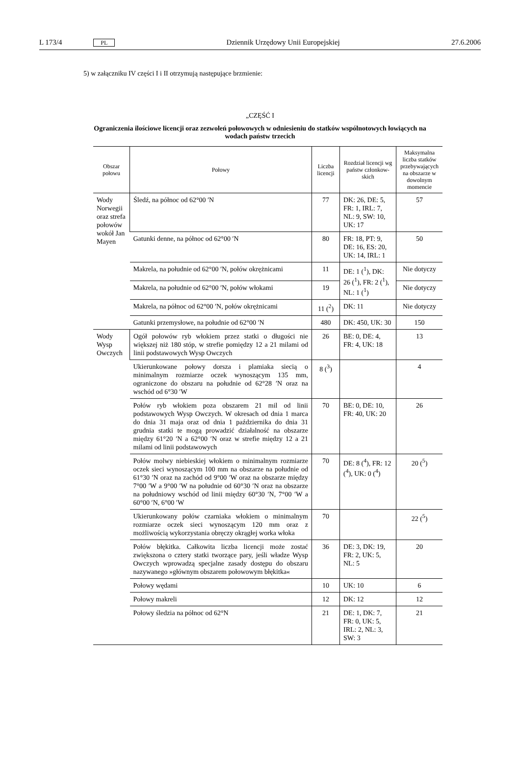L 173/4 PL Dziennik Urzędowy Unii Europejskiej 27.6.2006
5) w załączniku IV części I i II otrzymują następujące brzmienie:
„CZĘŚĆ I
Ograniczenia ilościowe licencji oraz zezwoleń połowowych w odniesieniu do statków wspólnotowych łowiących na wodach państw trzecich
| Obszar połowu | Połowy | Liczba licencji | Rozdział licencji wg państw członkow-skich | Maksymalna liczba statków przebywających na obszarze w dowolnym momencie |
| --- | --- | --- | --- | --- |
| Wody Norwegii oraz strefa połowów wokół Jan Mayen | Śledź, na północ od 62°00 ′N | 77 | DK: 26, DE: 5, FR: 1, IRL: 7, NL: 9, SW: 10, UK: 17 | 57 |
| | Gatunki denne, na północ od 62°00 ′N | 80 | FR: 18, PT: 9, DE: 16, ES: 20, UK: 14, IRL: 1 | 50 |
| | Makrela, na południe od 62°00 ′N, połów okrężnicami | 11 | DE: 1 (<sup>1</sup>), DK: 26 (<sup>1</sup>), FR: 2 (<sup>1</sup>), NL: 1 (<sup>1</sup>) | Nie dotyczy |
| | Makrela, na południe od 62°00 ′N, połów włokami | 19 | | Nie dotyczy |
| | Makrela, na północ od 62°00 ′N, połów okrężnicami | 11 (<sup>2</sup>) | DK: 11 | Nie dotyczy |
| | Gatunki przemysłowe, na południe od 62°00 ′N | 480 | DK: 450, UK: 30 | 150 |
| Wody Wysp Owczych | Ogół połowów ryb włokiem przez statki o długości nie większej niż 180 stóp, w strefie pomiędzy 12 a 21 milami od linii podstawowych Wysp Owczych | 26 | BE: 0, DE: 4, FR: 4, UK: 18 | 13 |
| | Ukierunkowane połowy dorsza i plamiaka siecią o minimalnym rozmiarze oczek wynoszącym 135 mm, ograniczone do obszaru na południe od 62°28 ′N oraz na wschód od 6°30 ′W | 8 (<sup>3</sup>) | | 4 |
| | Połów ryb włokiem poza obszarem 21 mil od linii podstawowych Wysp Owczych. W okresach od dnia 1 marca do dnia 31 maja oraz od dnia 1 października do dnia 31 grudnia statki te mogą prowadzić działalność na obszarze między 61°20 ′N a 62°00 ′N oraz w strefie między 12 a 21 milami od linii podstawowych | 70 | BE: 0, DE: 10, FR: 40, UK: 20 | 26 |
| | Połów molwy niebieskiej włokiem o minimalnym rozmiarze oczek sieci wynoszącym 100 mm na obszarze na południe od 61°30 ′N oraz na zachód od 9°00 ′W oraz na obszarze między 7°00 ′W a 9°00 ′W na południe od 60°30 ′N oraz na obszarze na południowy wschód od linii między 60°30 ′N, 7°00 ′W a 60°00 ′N, 6°00 ′W | 70 | DE: 8 (<sup>4</sup>), FR: 12 (<sup>4</sup>), UK: 0 (<sup>4</sup>) | 20 (<sup>5</sup>) |
| | Ukierunkowany połów czarniaka włokiem o minimalnym rozmiarze oczek sieci wynoszącym 120 mm oraz z możliwością wykorzystania obręczy okrągłej worka włoka | 70 | | 22 (<sup>5</sup>) |
| | Połów błękitka. Całkowita liczba licencji może zostać zwiększona o cztery statki tworzące pary, jeśli władze Wysp Owczych wprowadzą specjalne zasady dostępu do obszaru nazywanego »głównym obszarem połowowym błękitka« | 36 | DE: 3, DK: 19, FR: 2, UK: 5, NL: 5 | 20 |
| | Połowy wędami | 10 | UK: 10 | 6 |
| | Połowy makreli | 12 | DK: 12 | 12 |
| | Połowy śledzia na północ od 62°N | 21 | DE: 1, DK: 7, FR: 0, UK: 5, IRL: 2, NL: 3, SW: 3 | 21 |